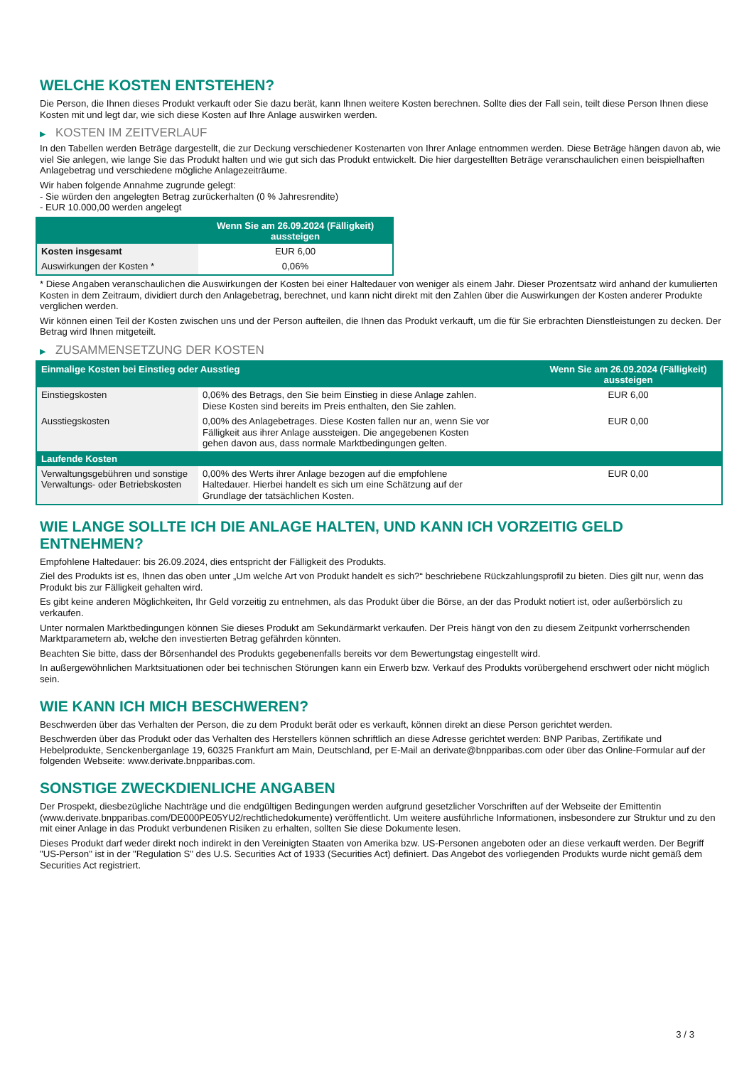WELCHE KOSTEN ENTSTEHEN?
Die Person, die Ihnen dieses Produkt verkauft oder Sie dazu berät, kann Ihnen weitere Kosten berechnen. Sollte dies der Fall sein, teilt diese Person Ihnen diese Kosten mit und legt dar, wie sich diese Kosten auf Ihre Anlage auswirken werden.
▶ KOSTEN IM ZEITVERLAUF
In den Tabellen werden Beträge dargestellt, die zur Deckung verschiedener Kostenarten von Ihrer Anlage entnommen werden. Diese Beträge hängen davon ab, wie viel Sie anlegen, wie lange Sie das Produkt halten und wie gut sich das Produkt entwickelt. Die hier dargestellten Beträge veranschaulichen einen beispielhaften Anlagebetrag und verschiedene mögliche Anlagezeiträume.
Wir haben folgende Annahme zugrunde gelegt:
- Sie würden den angelegten Betrag zurückerhalten (0 % Jahresrendite)
- EUR 10.000,00 werden angelegt
| | Wenn Sie am 26.09.2024 (Fälligkeit) aussteigen |
| --- | --- |
| Kosten insgesamt | EUR 6,00 |
| Auswirkungen der Kosten * | 0,06% |
* Diese Angaben veranschaulichen die Auswirkungen der Kosten bei einer Haltedauer von weniger als einem Jahr. Dieser Prozentsatz wird anhand der kumulierten Kosten in dem Zeitraum, dividiert durch den Anlagebetrag, berechnet, und kann nicht direkt mit den Zahlen über die Auswirkungen der Kosten anderer Produkte verglichen werden.
Wir können einen Teil der Kosten zwischen uns und der Person aufteilen, die Ihnen das Produkt verkauft, um die für Sie erbrachten Dienstleistungen zu decken. Der Betrag wird Ihnen mitgeteilt.
▶ ZUSAMMENSETZUNG DER KOSTEN
| Einmalige Kosten bei Einstieg oder Ausstieg | | Wenn Sie am 26.09.2024 (Fälligkeit) aussteigen |
| --- | --- | --- |
| Einstiegskosten | 0,06% des Betrags, den Sie beim Einstieg in diese Anlage zahlen. Diese Kosten sind bereits im Preis enthalten, den Sie zahlen. | EUR 6,00 |
| Ausstiegskosten | 0,00% des Anlagebetrages. Diese Kosten fallen nur an, wenn Sie vor Fälligkeit aus ihrer Anlage aussteigen. Die angegebenen Kosten gehen davon aus, dass normale Marktbedingungen gelten. | EUR 0,00 |
| Laufende Kosten | | |
| Verwaltungsgebühren und sonstige Verwaltungs- oder Betriebskosten | 0,00% des Werts ihrer Anlage bezogen auf die empfohlene Haltedauer. Hierbei handelt es sich um eine Schätzung auf der Grundlage der tatsächlichen Kosten. | EUR 0,00 |
WIE LANGE SOLLTE ICH DIE ANLAGE HALTEN, UND KANN ICH VORZEITIG GELD ENTNEHMEN?
Empfohlene Haltedauer: bis 26.09.2024, dies entspricht der Fälligkeit des Produkts.
Ziel des Produkts ist es, Ihnen das oben unter „Um welche Art von Produkt handelt es sich?“ beschriebene Rückzahlungsprofil zu bieten. Dies gilt nur, wenn das Produkt bis zur Fälligkeit gehalten wird.
Es gibt keine anderen Möglichkeiten, Ihr Geld vorzeitig zu entnehmen, als das Produkt über die Börse, an der das Produkt notiert ist, oder außerbörslich zu verkaufen.
Unter normalen Marktbedingungen können Sie dieses Produkt am Sekundärmarkt verkaufen. Der Preis hängt von den zu diesem Zeitpunkt vorherrschenden Marktparametern ab, welche den investierten Betrag gefährden könnten.
Beachten Sie bitte, dass der Börsenhandel des Produkts gegebenenfalls bereits vor dem Bewertungstag eingestellt wird.
In außergewöhnlichen Marktsituationen oder bei technischen Störungen kann ein Erwerb bzw. Verkauf des Produkts vorübergehend erschwert oder nicht möglich sein.
WIE KANN ICH MICH BESCHWEREN?
Beschwerden über das Verhalten der Person, die zu dem Produkt berät oder es verkauft, können direkt an diese Person gerichtet werden.
Beschwerden über das Produkt oder das Verhalten des Herstellers können schriftlich an diese Adresse gerichtet werden: BNP Paribas, Zertifikate und Hebelprodukte, Senckenberganlage 19, 60325 Frankfurt am Main, Deutschland, per E-Mail an derivate@bnpparibas.com oder über das Online-Formular auf der folgenden Webseite: www.derivate.bnpparibas.com.
SONSTIGE ZWECKDIENLICHE ANGABEN
Der Prospekt, diesbezügliche Nachträge und die endgültigen Bedingungen werden aufgrund gesetzlicher Vorschriften auf der Webseite der Emittentin (www.derivate.bnpparibas.com/DE000PE05YU2/rechtlichedokumente) veröffentlicht. Um weitere ausführliche Informationen, insbesondere zur Struktur und zu den mit einer Anlage in das Produkt verbundenen Risiken zu erhalten, sollten Sie diese Dokumente lesen.
Dieses Produkt darf weder direkt noch indirekt in den Vereinigten Staaten von Amerika bzw. US-Personen angeboten oder an diese verkauft werden. Der Begriff "US-Person" ist in der "Regulation S" des U.S. Securities Act of 1933 (Securities Act) definiert. Das Angebot des vorliegenden Produkts wurde nicht gemäß dem Securities Act registriert.
3 / 3